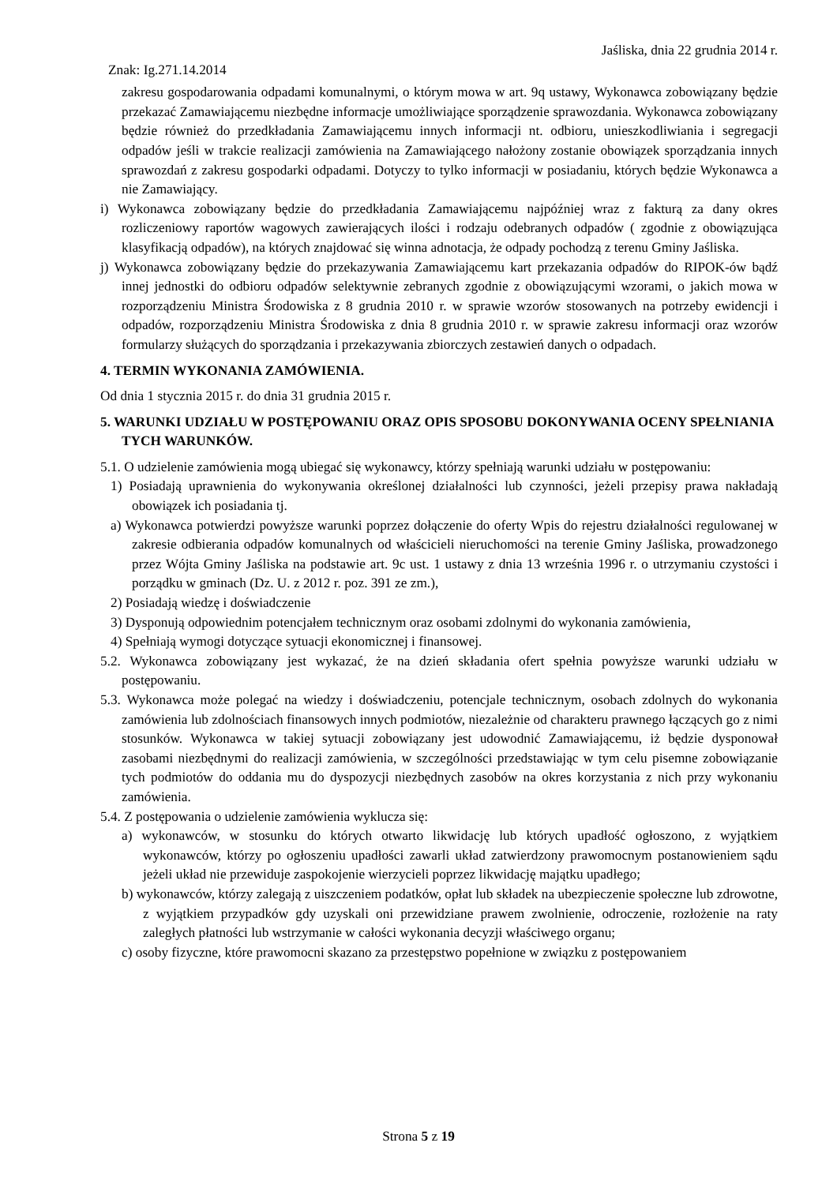Jaśliska, dnia 22 grudnia 2014 r.
Znak: Ig.271.14.2014
zakresu gospodarowania odpadami komunalnymi, o którym mowa w art. 9q ustawy, Wykonawca zobowiązany będzie przekazać Zamawiającemu niezbędne informacje umożliwiające sporządzenie sprawozdania. Wykonawca zobowiązany będzie również do przedkładania Zamawiającemu innych informacji nt. odbioru, unieszkodliwiania i segregacji odpadów jeśli w trakcie realizacji zamówienia na Zamawiającego nałożony zostanie obowiązek sporządzania innych sprawozdań z zakresu gospodarki odpadami. Dotyczy to tylko informacji w posiadaniu, których będzie Wykonawca a nie Zamawiający.
i) Wykonawca zobowiązany będzie do przedkładania Zamawiającemu najpóźniej wraz z fakturą za dany okres rozliczeniowy raportów wagowych zawierających ilości i rodzaju odebranych odpadów ( zgodnie z obowiązująca klasyfikacją odpadów), na których znajdować się winna adnotacja, że odpady pochodzą z terenu Gminy Jaśliska.
j) Wykonawca zobowiązany będzie do przekazywania Zamawiającemu kart przekazania odpadów do RIPOK-ów bądź innej jednostki do odbioru odpadów selektywnie zebranych zgodnie z obowiązującymi wzorami, o jakich mowa w rozporządzeniu Ministra Środowiska z 8 grudnia 2010 r. w sprawie wzorów stosowanych na potrzeby ewidencji i odpadów, rozporządzeniu Ministra Środowiska z dnia 8 grudnia 2010 r. w sprawie zakresu informacji oraz wzorów formularzy służących do sporządzania i przekazywania zbiorczych zestawień danych o odpadach.
4. TERMIN WYKONANIA ZAMÓWIENIA.
Od dnia 1 stycznia 2015 r. do dnia 31 grudnia 2015 r.
5. WARUNKI UDZIAŁU W POSTĘPOWANIU ORAZ OPIS SPOSOBU DOKONYWANIA OCENY SPEŁNIANIA TYCH WARUNKÓW.
5.1. O udzielenie zamówienia mogą ubiegać się wykonawcy, którzy spełniają warunki udziału w postępowaniu:
1) Posiadają uprawnienia do wykonywania określonej działalności lub czynności, jeżeli przepisy prawa nakładają obowiązek ich posiadania tj.
a) Wykonawca potwierdzi powyższe warunki poprzez dołączenie do oferty Wpis do rejestru działalności regulowanej w zakresie odbierania odpadów komunalnych od właścicieli nieruchomości na terenie Gminy Jaśliska, prowadzonego przez Wójta Gminy Jaśliska na podstawie art. 9c ust. 1 ustawy z dnia 13 września 1996 r. o utrzymaniu czystości i porządku w gminach (Dz. U. z 2012 r. poz. 391 ze zm.),
2) Posiadają wiedzę i doświadczenie
3) Dysponują odpowiednim potencjałem technicznym oraz osobami zdolnymi do wykonania zamówienia,
4) Spełniają wymogi dotyczące sytuacji ekonomicznej i finansowej.
5.2. Wykonawca zobowiązany jest wykazać, że na dzień składania ofert spełnia powyższe warunki udziału w postępowaniu.
5.3. Wykonawca może polegać na wiedzy i doświadczeniu, potencjale technicznym, osobach zdolnych do wykonania zamówienia lub zdolnościach finansowych innych podmiotów, niezależnie od charakteru prawnego łączących go z nimi stosunków. Wykonawca w takiej sytuacji zobowiązany jest udowodnić Zamawiającemu, iż będzie dysponował zasobami niezbędnymi do realizacji zamówienia, w szczególności przedstawiając w tym celu pisemne zobowiązanie tych podmiotów do oddania mu do dyspozycji niezbędnych zasobów na okres korzystania z nich przy wykonaniu zamówienia.
5.4. Z postępowania o udzielenie zamówienia wyklucza się:
a) wykonawców, w stosunku do których otwarto likwidację lub których upadłość ogłoszono, z wyjątkiem wykonawców, którzy po ogłoszeniu upadłości zawarli układ zatwierdzony prawomocnym postanowieniem sądu jeżeli układ nie przewiduje zaspokojenie wierzycieli poprzez likwidację majątku upadłego;
b) wykonawców, którzy zalegają z uiszczeniem podatków, opłat lub składek na ubezpieczenie społeczne lub zdrowotne, z wyjątkiem przypadków gdy uzyskali oni przewidziane prawem zwolnienie, odroczenie, rozłożenie na raty zaległych płatności lub wstrzymanie w całości wykonania decyzji właściwego organu;
c) osoby fizyczne, które prawomocni skazano za przestępstwo popełnione w związku z postępowaniem
Strona 5 z 19